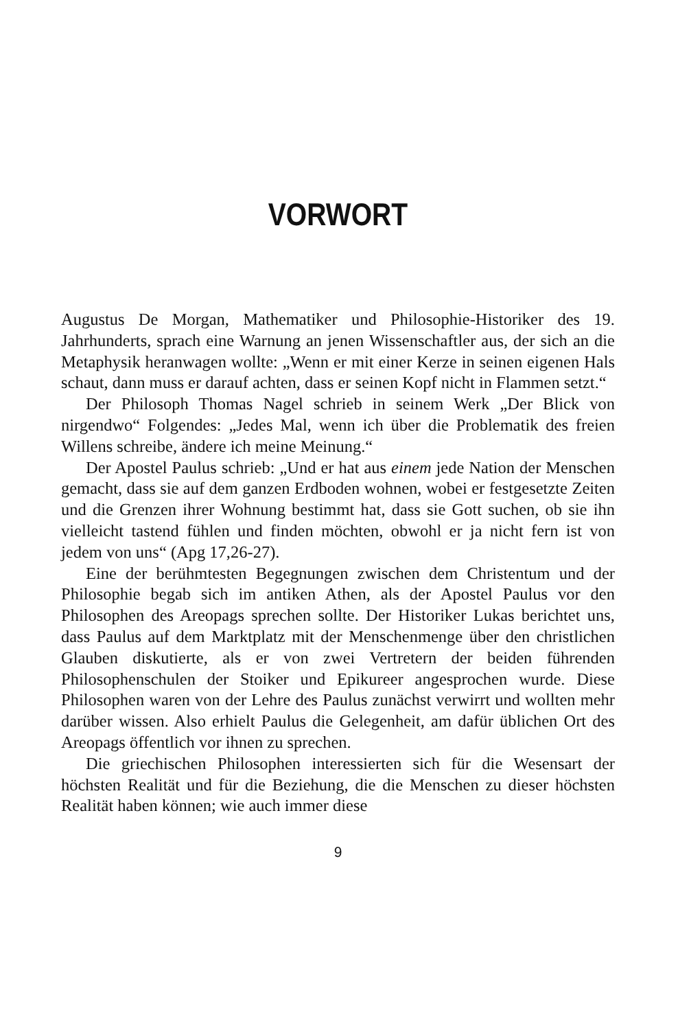VORWORT
Augustus De Morgan, Mathematiker und Philosophie-Historiker des 19. Jahrhunderts, sprach eine Warnung an jenen Wissenschaftler aus, der sich an die Metaphysik heranwagen wollte: „Wenn er mit einer Kerze in seinen eigenen Hals schaut, dann muss er darauf achten, dass er seinen Kopf nicht in Flammen setzt.“
Der Philosoph Thomas Nagel schrieb in seinem Werk „Der Blick von nirgendwo“ Folgendes: „Jedes Mal, wenn ich über die Problematik des freien Willens schreibe, ändere ich meine Meinung.“
Der Apostel Paulus schrieb: „Und er hat aus einem jede Nation der Menschen gemacht, dass sie auf dem ganzen Erdboden wohnen, wobei er festgesetzte Zeiten und die Grenzen ihrer Wohnung bestimmt hat, dass sie Gott suchen, ob sie ihn vielleicht tastend fühlen und finden möchten, obwohl er ja nicht fern ist von jedem von uns“ (Apg 17,26-27).
Eine der berühmtesten Begegnungen zwischen dem Christentum und der Philosophie begab sich im antiken Athen, als der Apostel Paulus vor den Philosophen des Areopags sprechen sollte. Der Historiker Lukas berichtet uns, dass Paulus auf dem Marktplatz mit der Menschenmenge über den christlichen Glauben diskutierte, als er von zwei Vertretern der beiden führenden Philosophenschulen der Stoiker und Epikureer angesprochen wurde. Diese Philosophen waren von der Lehre des Paulus zunächst verwirrt und wollten mehr darüber wissen. Also erhielt Paulus die Gelegenheit, am dafür üblichen Ort des Areopags öffentlich vor ihnen zu sprechen.
Die griechischen Philosophen interessierten sich für die Wesensart der höchsten Realität und für die Beziehung, die die Menschen zu dieser höchsten Realität haben können; wie auch immer diese
9